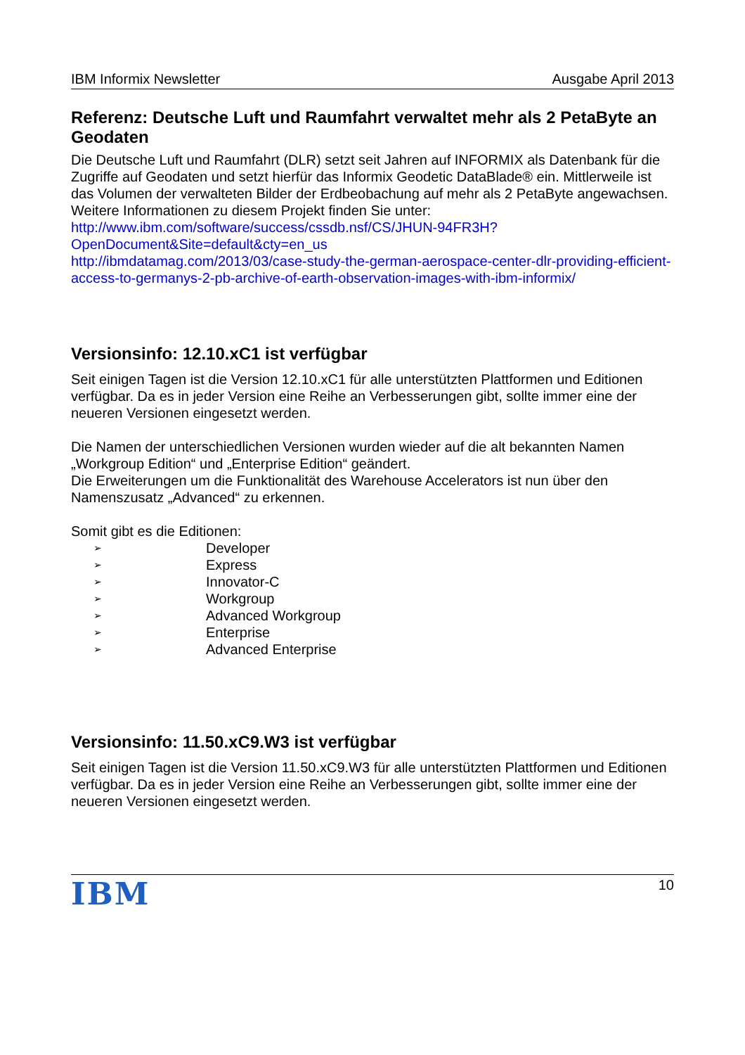IBM Informix Newsletter Ausgabe April 2013
Referenz: Deutsche Luft und Raumfahrt verwaltet mehr als 2 PetaByte an Geodaten
Die Deutsche Luft und Raumfahrt (DLR) setzt seit Jahren auf INFORMIX als Datenbank für die Zugriffe auf Geodaten und setzt hierfür das Informix Geodetic DataBlade® ein. Mittlerweile ist das Volumen der verwalteten Bilder der Erdbeobachung auf mehr als 2 PetaByte angewachsen.
Weitere Informationen zu diesem Projekt finden Sie unter:
http://www.ibm.com/software/success/cssdb.nsf/CS/JHUN-94FR3H?
OpenDocument&Site=default&cty=en_us
http://ibmdatamag.com/2013/03/case-study-the-german-aerospace-center-dlr-providing-efficient-access-to-germanys-2-pb-archive-of-earth-observation-images-with-ibm-informix/
Versionsinfo: 12.10.xC1 ist verfügbar
Seit einigen Tagen ist die Version 12.10.xC1 für alle unterstützten Plattformen und Editionen verfügbar. Da es in jeder Version eine Reihe an Verbesserungen gibt, sollte immer eine der neueren Versionen eingesetzt werden.
Die Namen der unterschiedlichen Versionen wurden wieder auf die alt bekannten Namen „Workgroup Edition“ und „Enterprise Edition“ geändert.
Die Erweiterungen um die Funktionalität des Warehouse Accelerators ist nun über den Namenszusatz „Advanced“ zu erkennen.
Somit gibt es die Editionen:
➢ Developer
➢ Express
➢ Innovator-C
➢ Workgroup
➢ Advanced Workgroup
➢ Enterprise
➢ Advanced Enterprise
Versionsinfo: 11.50.xC9.W3 ist verfügbar
Seit einigen Tagen ist die Version 11.50.xC9.W3 für alle unterstützten Plattformen und Editionen verfügbar. Da es in jeder Version eine Reihe an Verbesserungen gibt, sollte immer eine der neueren Versionen eingesetzt werden.
IBM 10